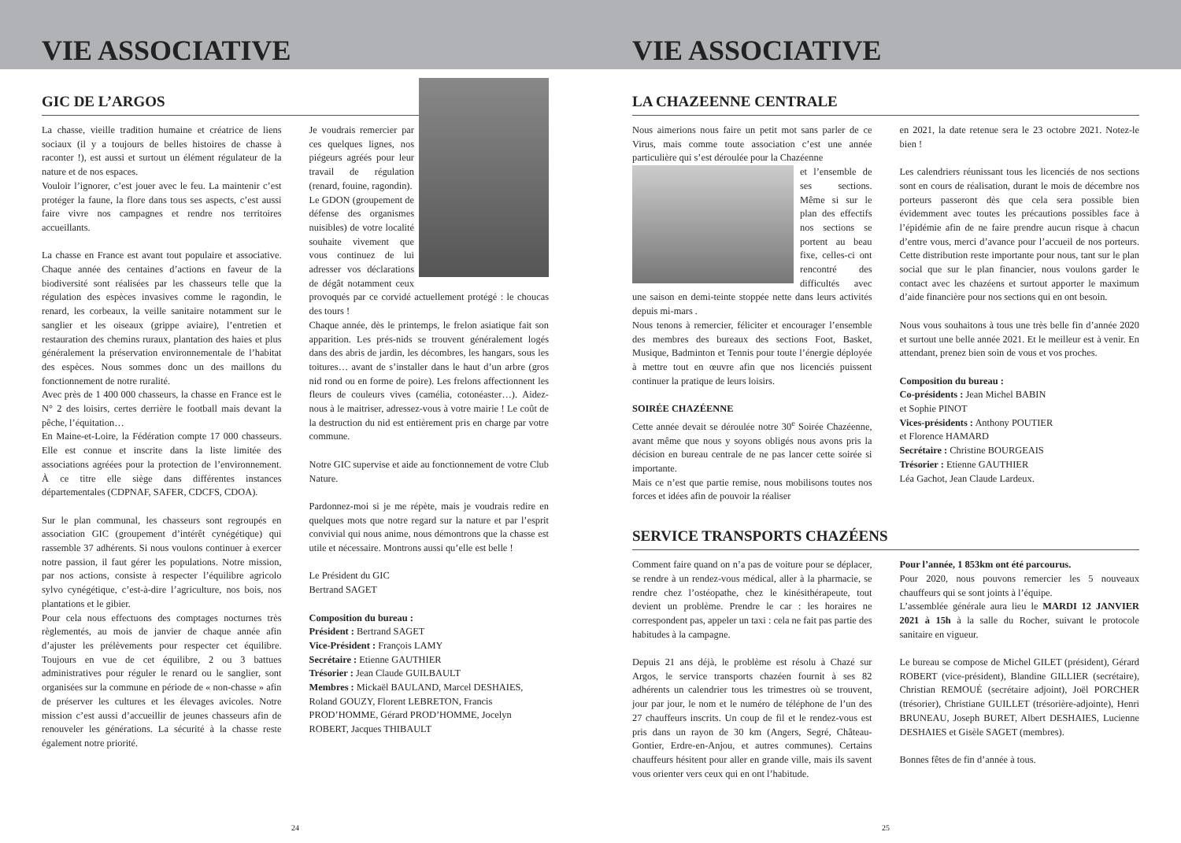VIE ASSOCIATIVE VIE ASSOCIATIVE
GIC DE L’ARGOS
La chasse, vieille tradition humaine et créatrice de liens sociaux (il y a toujours de belles histoires de chasse à raconter !), est aussi et surtout un élément régulateur de la nature et de nos espaces.
Vouloir l’ignorer, c’est jouer avec le feu. La maintenir c’est protéger la faune, la flore dans tous ses aspects, c’est aussi faire vivre nos campagnes et rendre nos territoires accueillants.
La chasse en France est avant tout populaire et associative. Chaque année des centaines d’actions en faveur de la biodiversité sont réalisées par les chasseurs telle que la régulation des espèces invasives comme le ragondin, le renard, les corbeaux, la veille sanitaire notamment sur le sanglier et les oiseaux (grippe aviaire), l’entretien et restauration des chemins ruraux, plantation des haies et plus généralement la préservation environnementale de l’habitat des espèces. Nous sommes donc un des maillons du fonctionnement de notre ruralité.
Avec près de 1 400 000 chasseurs, la chasse en France est le N° 2 des loisirs, certes derrière le football mais devant la pêche, l’équitation…
En Maine-et-Loire, la Fédération compte 17 000 chasseurs. Elle est connue et inscrite dans la liste limitée des associations agréées pour la protection de l’environnement. À ce titre elle siège dans différentes instances départementales (CDPNAF, SAFER, CDCFS, CDOA).
Sur le plan communal, les chasseurs sont regroupés en association GIC (groupement d’intérêt cynégétique) qui rassemble 37 adhérents. Si nous voulons continuer à exercer notre passion, il faut gérer les populations. Notre mission, par nos actions, consiste à respecter l’équilibre agricolo sylvo cynégétique, c’est-à-dire l’agriculture, nos bois, nos plantations et le gibier.
Pour cela nous effectuons des comptages nocturnes très règlementés, au mois de janvier de chaque année afin d’ajuster les prélèvements pour respecter cet équilibre. Toujours en vue de cet équilibre, 2 ou 3 battues administratives pour réguler le renard ou le sanglier, sont organisées sur la commune en période de « non-chasse » afin de préserver les cultures et les élevages avicoles. Notre mission c’est aussi d’accueillir de jeunes chasseurs afin de renouveler les générations. La sécurité à la chasse reste également notre priorité.
Je voudrais remercier par ces quelques lignes, nos piégeurs agréés pour leur travail de régulation (renard, fouine, ragondin).
Le GDON (groupement de défense des organismes nuisibles) de votre localité souhaite vivement que vous continuez de lui adresser vos déclarations de dégât notamment ceux provoqués par ce corvidé actuellement protégé : le choucas des tours !
Chaque année, dès le printemps, le frelon asiatique fait son apparition. Les prés-nids se trouvent généralement logés dans des abris de jardin, les décombres, les hangars, sous les toitures… avant de s’installer dans le haut d’un arbre (gros nid rond ou en forme de poire). Les frelons affectionnent les fleurs de couleurs vives (camélia, cotonéaster…). Aidez-nous à le maitriser, adressez-vous à votre mairie ! Le coût de la destruction du nid est entièrement pris en charge par votre commune.
Notre GIC supervise et aide au fonctionnement de votre Club Nature.
Pardonnez-moi si je me répète, mais je voudrais redire en quelques mots que notre regard sur la nature et par l’esprit convivial qui nous anime, nous démontrons que la chasse est utile et nécessaire. Montrons aussi qu’elle est belle !
Le Président du GIC
Bertrand SAGET
Composition du bureau :
Président : Bertrand SAGET
Vice-Président : François LAMY
Secrétaire : Etienne GAUTHIER
Trésorier : Jean Claude GUILBAULT
Membres : Mickaël BAULAND, Marcel DESHAIES, Roland GOUZY, Florent LEBRETON, Francis PROD’HOMME, Gérard PROD’HOMME, Jocelyn ROBERT, Jacques THIBAULT
24
LA CHAZEENNE CENTRALE
Nous aimerions nous faire un petit mot sans parler de ce Virus, mais comme toute association c’est une année particulière qui s’est déroulée pour la Chazéenne
et l’ensemble de ses sections. Même si sur le plan des effectifs nos sections se portent au beau fixe, celles-ci ont rencontré des difficultés avec une saison en demi-teinte stoppée nette dans leurs activités depuis mi-mars .
Nous tenons à remercier, féliciter et encourager l’ensemble des membres des bureaux des sections Foot, Basket, Musique, Badminton et Tennis pour toute l’énergie déployée à mettre tout en œuvre afin que nos licenciés puissent continuer la pratique de leurs loisirs.
SOIRÉE CHAZÉENNE
Cette année devait se déroulée notre 30<sup>e</sup> Soirée Chazéenne, avant même que nous y soyons obligés nous avons pris la décision en bureau centrale de ne pas lancer cette soirée si importante.
Mais ce n’est que partie remise, nous mobilisons toutes nos forces et idées afin de pouvoir la réaliser
en 2021, la date retenue sera le 23 octobre 2021. Notez-le bien !
Les calendriers réunissant tous les licenciés de nos sections sont en cours de réalisation, durant le mois de décembre nos porteurs passeront dès que cela sera possible bien évidemment avec toutes les précautions possibles face à l’épidémie afin de ne faire prendre aucun risque à chacun d’entre vous, merci d’avance pour l’accueil de nos porteurs. Cette distribution reste importante pour nous, tant sur le plan social que sur le plan financier, nous voulons garder le contact avec les chazéens et surtout apporter le maximum d’aide financière pour nos sections qui en ont besoin.
Nous vous souhaitons à tous une très belle fin d’année 2020 et surtout une belle année 2021. Et le meilleur est à venir. En attendant, prenez bien soin de vous et vos proches.
Composition du bureau :
Co-présidents : Jean Michel BABIN
et Sophie PINOT
Vices-présidents : Anthony POUTIER
et Florence HAMARD
Secrétaire : Christine BOURGEAIS
Trésorier : Etienne GAUTHIER
Léa Gachot, Jean Claude Lardeux.
SERVICE TRANSPORTS CHAZÉENS
Comment faire quand on n’a pas de voiture pour se déplacer, se rendre à un rendez-vous médical, aller à la pharmacie, se rendre chez l’ostéopathe, chez le kinésithérapeute, tout devient un problème. Prendre le car : les horaires ne correspondent pas, appeler un taxi : cela ne fait pas partie des habitudes à la campagne.
Depuis 21 ans déjà, le problème est résolu à Chazé sur Argos, le service transports chazéen fournit à ses 82 adhérents un calendrier tous les trimestres où se trouvent, jour par jour, le nom et le numéro de téléphone de l’un des 27 chauffeurs inscrits. Un coup de fil et le rendez-vous est pris dans un rayon de 30 km (Angers, Segré, Château-Gontier, Erdre-en-Anjou, et autres communes). Certains chauffeurs hésitent pour aller en grande ville, mais ils savent vous orienter vers ceux qui en ont l’habitude.
Pour l’année, 1 853km ont été parcourus.
Pour 2020, nous pouvons remercier les 5 nouveaux chauffeurs qui se sont joints à l’équipe.
L’assemblée générale aura lieu le MARDI 12 JANVIER 2021 à 15h à la salle du Rocher, suivant le protocole sanitaire en vigueur.
Le bureau se compose de Michel GILET (président), Gérard ROBERT (vice-président), Blandine GILLIER (secrétaire), Christian REMOUÉ (secrétaire adjoint), Joël PORCHER (trésorier), Christiane GUILLET (trésorière-adjointe), Henri BRUNEAU, Joseph BURET, Albert DESHAIES, Lucienne DESHAIES et Gisèle SAGET (membres).
Bonnes fêtes de fin d’année à tous.
25